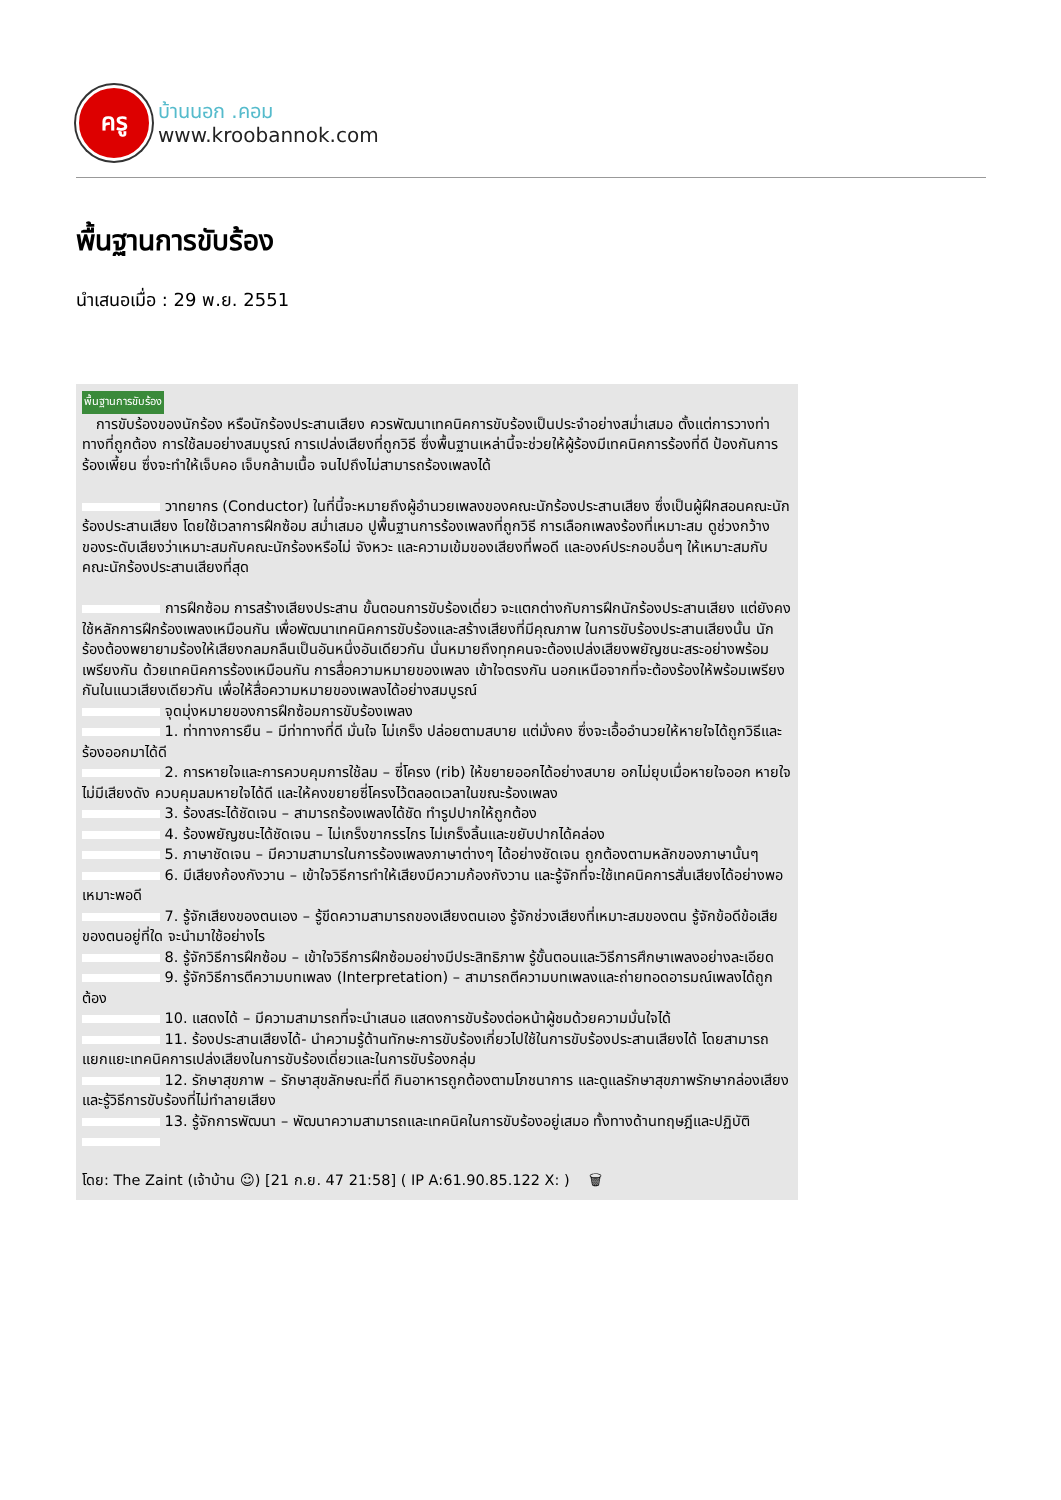ครู
บ้านนอก .คอม
www.kroobannok.com
พื้นฐานการขับร้อง
นำเสนอเมื่อ : 29 พ.ย. 2551
พื้นฐานการขับร้อง
การขับร้องของนักร้อง หรือนักร้องประสานเสียง ควรพัฒนาเทคนิคการขับร้องเป็นประจำอย่างสม่ำเสมอ ตั้งแต่การวางท่าทางที่ถูกต้อง การใช้ลมอย่างสมบูรณ์ การเปล่งเสียงที่ถูกวิธี ซึ่งพื้นฐานเหล่านี้จะช่วยให้ผู้ร้องมีเทคนิคการร้องที่ดี ป้องกันการร้องเพี้ยน ซึ่งจะทำให้เจ็บคอ เจ็บกล้ามเนื้อ จนไปถึงไม่สามารถร้องเพลงได้
วาทยากร (Conductor) ในที่นี้จะหมายถึงผู้อำนวยเพลงของคณะนักร้องประสานเสียง ซึ่งเป็นผู้ฝึกสอนคณะนักร้องประสานเสียง โดยใช้เวลาการฝึกซ้อม สม่ำเสมอ ปูพื้นฐานการร้องเพลงที่ถูกวิธี การเลือกเพลงร้องที่เหมาะสม ดูช่วงกว้างของระดับเสียงว่าเหมาะสมกับคณะนักร้องหรือไม่ จังหวะ และความเข้มของเสียงที่พอดี และองค์ประกอบอื่นๆ ให้เหมาะสมกับคณะนักร้องประสานเสียงที่สุด
การฝึกซ้อม การสร้างเสียงประสาน ขั้นตอนการขับร้องเดี่ยว จะแตกต่างกับการฝึกนักร้องประสานเสียง แต่ยังคงใช้หลักการฝึกร้องเพลงเหมือนกัน เพื่อพัฒนาเทคนิคการขับร้องและสร้างเสียงที่มีคุณภาพ ในการขับร้องประสานเสียงนั้น นักร้องต้องพยายามร้องให้เสียงกลมกลืนเป็นอันหนึ่งอันเดียวกัน นั่นหมายถึงทุกคนจะต้องเปล่งเสียงพยัญชนะสระอย่างพร้อมเพรียงกัน ด้วยเทคนิคการร้องเหมือนกัน การสื่อความหมายของเพลง เข้าใจตรงกัน นอกเหนือจากที่จะต้องร้องให้พร้อมเพรียงกันในแนวเสียงเดียวกัน เพื่อให้สื่อความหมายของเพลงได้อย่างสมบูรณ์
จุดมุ่งหมายของการฝึกซ้อมการขับร้องเพลง
1. ท่าทางการยืน – มีท่าทางที่ดี มั่นใจ ไม่เกร็ง ปล่อยตามสบาย แต่มั่งคง ซึ่งจะเอื้ออำนวยให้หายใจได้ถูกวิธีและร้องออกมาได้ดี
2. การหายใจและการควบคุมการใช้ลม – ซี่โครง (rib) ให้ขยายออกได้อย่างสบาย อกไม่ยุบเมื่อหายใจออก หายใจไม่มีเสียงดัง ควบคุมลมหายใจได้ดี และให้คงขยายซี่โครงไว้ตลอดเวลาในขณะร้องเพลง
3. ร้องสระได้ชัดเจน – สามารถร้องเพลงได้ชัด ทำรูปปากให้ถูกต้อง
4. ร้องพยัญชนะได้ชัดเจน – ไม่เกร็งขากรรไกร ไม่เกร็งลิ้นและขยับปากได้คล่อง
5. ภาษาชัดเจน – มีความสามารในการร้องเพลงภาษาต่างๆ ได้อย่างชัดเจน ถูกต้องตามหลักของภาษานั้นๆ
6. มีเสียงก้องกังวาน – เข้าใจวิธีการทำให้เสียงมีความก้องกังวาน และรู้จักที่จะใช้เทคนิคการสั่นเสียงได้อย่างพอเหมาะพอดี
7. รู้จักเสียงของตนเอง – รู้ขีดความสามารถของเสียงตนเอง รู้จักช่วงเสียงที่เหมาะสมของตน รู้จักข้อดีข้อเสียของตนอยู่ที่ใด จะนำมาใช้อย่างไร
8. รู้จักวิธีการฝึกซ้อม – เข้าใจวิธีการฝึกซ้อมอย่างมีประสิทธิภาพ รู้ขั้นตอนและวิธีการศึกษาเพลงอย่างละเอียด
9. รู้จักวิธีการตีความบทเพลง (Interpretation) – สามารถตีความบทเพลงและถ่ายทอดอารมณ์เพลงได้ถูกต้อง
10. แสดงได้ – มีความสามารถที่จะนำเสนอ แสดงการขับร้องต่อหน้าผู้ชมด้วยความมั่นใจได้
11. ร้องประสานเสียงได้- นำความรู้ด้านทักษะการขับร้องเกี่ยวไปใช้ในการขับร้องประสานเสียงได้ โดยสามารถแยกแยะเทคนิคการเปล่งเสียงในการขับร้องเดี่ยวและในการขับร้องกลุ่ม
12. รักษาสุขภาพ – รักษาสุขลักษณะที่ดี กินอาหารถูกต้องตามโภชนาการ และดูแลรักษาสุขภาพรักษากล่องเสียง และรู้วิธีการขับร้องที่ไม่ทำลายเสียง
13. รู้จักการพัฒนา – พัฒนาความสามารถและเทคนิคในการขับร้องอยู่เสมอ ทั้งทางด้านทฤษฎีและปฏิบัติ
โดย: The Zaint (เจ้าบ้าน ☺) [21 ก.ย. 47 21:58] ( IP A:61.90.85.122 X: )
🗑